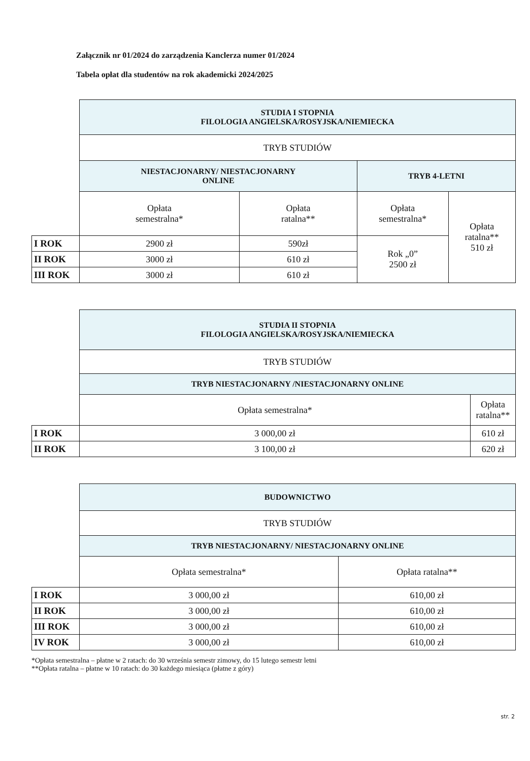Załącznik nr 01/2024 do zarządzenia Kanclerza numer 01/2024
Tabela opłat dla studentów na rok akademicki 2024/2025
| | STUDIA I STOPNIA FILOLOGIA ANGIELSKA/ROSYJSKA/NIEMIECKA | | | |
| | TRYB STUDIÓW | | | |
| | NIESTACJONARNY/ NIESTACJONARNY ONLINE | | TRYB 4-LETNI | |
| | Opłata semestralna* | Opłata ratalna** | Opłata semestralna* | Opłata ratalna** 510 zł |
| I ROK | 2900 zł | 590zł | Rok „0” 2500 zł | |
| II ROK | 3000 zł | 610 zł | | |
| III ROK | 3000 zł | 610 zł | | |
| | STUDIA II STOPNIA FILOLOGIA ANGIELSKA/ROSYJSKA/NIEMIECKA | |
| | TRYB STUDIÓW | |
| | TRYB NIESTACJONARNY /NIESTACJONARNY ONLINE | |
| | Opłata semestralna* | Opłata ratalna** |
| I ROK | 3 000,00 zł | 610 zł |
| II ROK | 3 100,00 zł | 620 zł |
| | BUDOWNICTWO | |
| | TRYB STUDIÓW | |
| | TRYB NIESTACJONARNY/ NIESTACJONARNY ONLINE | |
| | Opłata semestralna* | Opłata ratalna** |
| I ROK | 3 000,00 zł | 610,00 zł |
| II ROK | 3 000,00 zł | 610,00 zł |
| III ROK | 3 000,00 zł | 610,00 zł |
| IV ROK | 3 000,00 zł | 610,00 zł |
*Opłata semestralna – płatne w 2 ratach: do 30 września semestr zimowy, do 15 lutego semestr letni
**Opłata ratalna – płatne w 10 ratach: do 30 każdego miesiąca (płatne z góry)
str. 2